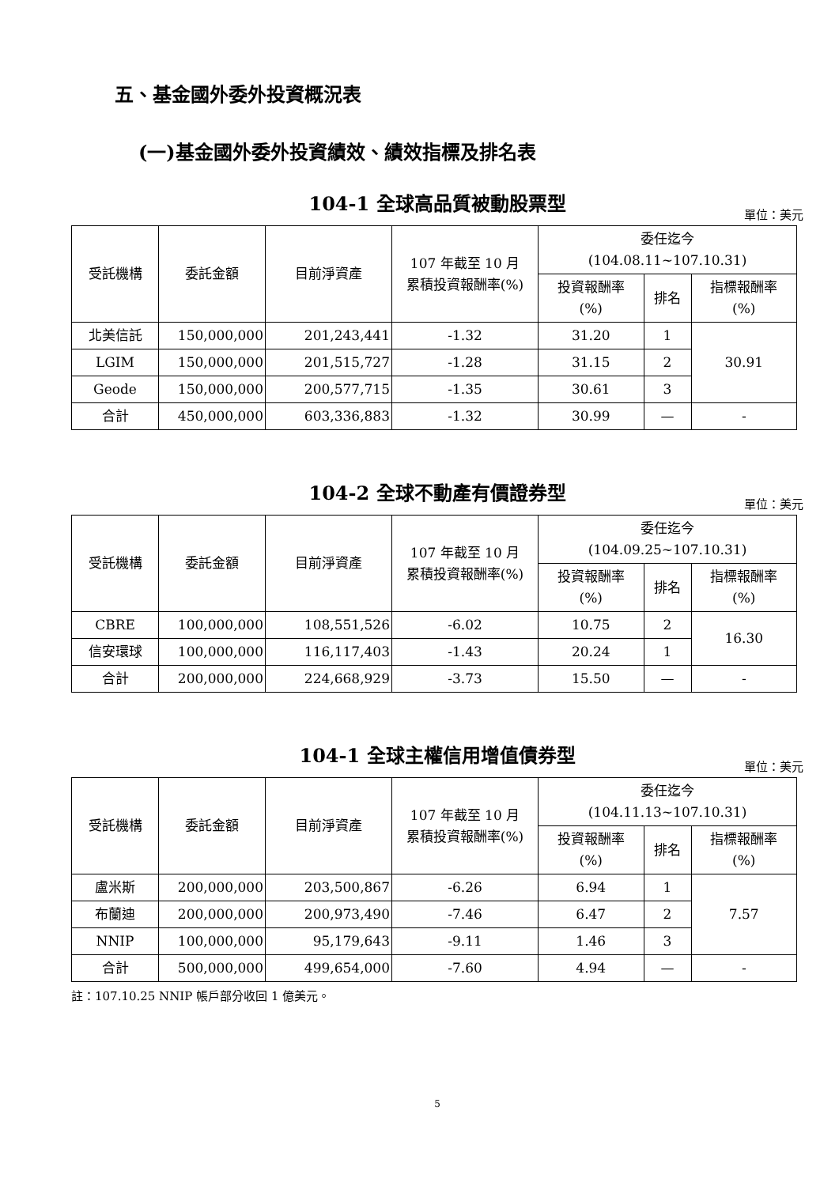五、基金國外委外投資概況表
(一)基金國外委外投資績效、績效指標及排名表
104-1 全球高品質被動股票型
單位：美元
| 受託機構 | 委託金額 | 目前淨資產 | 107 年截至 10 月 累積投資報酬率(%) | 委任迄今 (104.08.11~107.10.31) | | |
| --- | --- | --- | --- | --- | --- | --- |
| | | | | 投資報酬率 (%) | 排名 | 指標報酬率 (%) |
| 北美信託 | 150,000,000 | 201,243,441 | -1.32 | 31.20 | 1 | 30.91 |
| LGIM | 150,000,000 | 201,515,727 | -1.28 | 31.15 | 2 | |
| Geode | 150,000,000 | 200,577,715 | -1.35 | 30.61 | 3 | |
| 合計 | 450,000,000 | 603,336,883 | -1.32 | 30.99 | — | - |
104-2 全球不動產有價證券型
單位：美元
| 受託機構 | 委託金額 | 目前淨資產 | 107 年截至 10 月 累積投資報酬率(%) | 委任迄今 (104.09.25~107.10.31) | | |
| --- | --- | --- | --- | --- | --- | --- |
| | | | | 投資報酬率 (%) | 排名 | 指標報酬率 (%) |
| CBRE | 100,000,000 | 108,551,526 | -6.02 | 10.75 | 2 | 16.30 |
| 信安環球 | 100,000,000 | 116,117,403 | -1.43 | 20.24 | 1 | |
| 合計 | 200,000,000 | 224,668,929 | -3.73 | 15.50 | — | - |
104-1 全球主權信用增值債券型
單位：美元
| 受託機構 | 委託金額 | 目前淨資產 | 107 年截至 10 月 累積投資報酬率(%) | 委任迄今 (104.11.13~107.10.31) | | |
| --- | --- | --- | --- | --- | --- | --- |
| | | | | 投資報酬率 (%) | 排名 | 指標報酬率 (%) |
| 盧米斯 | 200,000,000 | 203,500,867 | -6.26 | 6.94 | 1 | 7.57 |
| 布蘭迪 | 200,000,000 | 200,973,490 | -7.46 | 6.47 | 2 | |
| NNIP | 100,000,000 | 95,179,643 | -9.11 | 1.46 | 3 | |
| 合計 | 500,000,000 | 499,654,000 | -7.60 | 4.94 | — | - |
註：107.10.25 NNIP 帳戶部分收回 1 億美元。
5